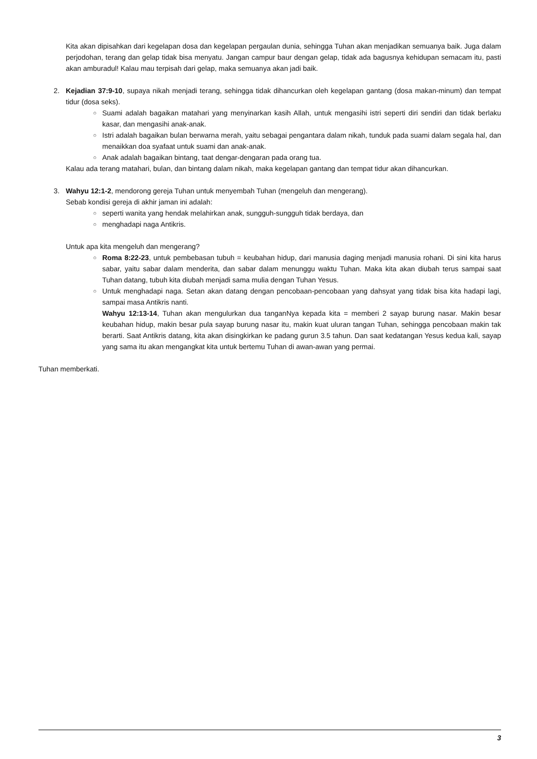Kita akan dipisahkan dari kegelapan dosa dan kegelapan pergaulan dunia, sehingga Tuhan akan menjadikan semuanya baik. Juga dalam perjodohan, terang dan gelap tidak bisa menyatu. Jangan campur baur dengan gelap, tidak ada bagusnya kehidupan semacam itu, pasti akan amburadul! Kalau mau terpisah dari gelap, maka semuanya akan jadi baik.
2. Kejadian 37:9-10, supaya nikah menjadi terang, sehingga tidak dihancurkan oleh kegelapan gantang (dosa makan-minum) dan tempat tidur (dosa seks).
○
Suami adalah bagaikan matahari yang menyinarkan kasih Allah, untuk mengasihi istri seperti diri sendiri dan tidak berlaku kasar, dan mengasihi anak-anak.
○
Istri adalah bagaikan bulan berwarna merah, yaitu sebagai pengantara dalam nikah, tunduk pada suami dalam segala hal, dan menaikkan doa syafaat untuk suami dan anak-anak.
○
Anak adalah bagaikan bintang, taat dengar-dengaran pada orang tua.
Kalau ada terang matahari, bulan, dan bintang dalam nikah, maka kegelapan gantang dan tempat tidur akan dihancurkan.
3. Wahyu 12:1-2, mendorong gereja Tuhan untuk menyembah Tuhan (mengeluh dan mengerang).
Sebab kondisi gereja di akhir jaman ini adalah:
○
seperti wanita yang hendak melahirkan anak, sungguh-sungguh tidak berdaya, dan
○
menghadapi naga Antikris.
Untuk apa kita mengeluh dan mengerang?
○
Roma 8:22-23, untuk pembebasan tubuh = keubahan hidup, dari manusia daging menjadi manusia rohani. Di sini kita harus sabar, yaitu sabar dalam menderita, dan sabar dalam menunggu waktu Tuhan. Maka kita akan diubah terus sampai saat Tuhan datang, tubuh kita diubah menjadi sama mulia dengan Tuhan Yesus.
○
Untuk menghadapi naga. Setan akan datang dengan pencobaan-pencobaan yang dahsyat yang tidak bisa kita hadapi lagi, sampai masa Antikris nanti.
Wahyu 12:13-14, Tuhan akan mengulurkan dua tanganNya kepada kita = memberi 2 sayap burung nasar. Makin besar keubahan hidup, makin besar pula sayap burung nasar itu, makin kuat uluran tangan Tuhan, sehingga pencobaan makin tak berarti. Saat Antikris datang, kita akan disingkirkan ke padang gurun 3.5 tahun. Dan saat kedatangan Yesus kedua kali, sayap yang sama itu akan mengangkat kita untuk bertemu Tuhan di awan-awan yang permai.
Tuhan memberkati.
3